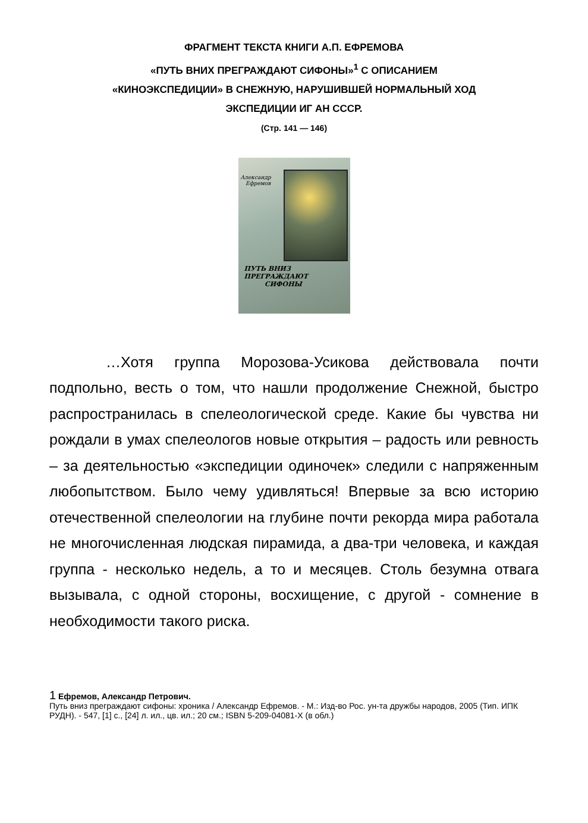ФРАГМЕНТ ТЕКСТА КНИГИ А.П. ЕФРЕМОВА
«ПУТЬ ВНИХ ПРЕГРАЖДАЮТ СИФОНЫ»<sup>1</sup> С ОПИСАНИЕМ
«КИНОЭКСПЕДИЦИИ» В СНЕЖНУЮ, НАРУШИВШЕЙ НОРМАЛЬНЫЙ ХОД
ЭКСПЕДИЦИИ ИГ АН СССР.
(Стр. 141 — 146)
Александр
Ефремов
ПУТЬ ВНИЗ ПРЕГРАЖДАЮТ
СИФОНЫ
…Хотя группа Морозова-Усикова действовала почти подпольно, весть о том, что нашли продолжение Снежной, быстро распространилась в спелеологической среде. Какие бы чувства ни рождали в умах спелеологов новые открытия – радость или ревность – за деятельностью «экспедиции одиночек» следили с напряженным любопытством. Было чему удивляться! Впервые за всю историю отечественной спелеологии на глубине почти рекорда мира работала не многочисленная людская пирамида, а два-три человека, и каждая группа - несколько недель, а то и месяцев. Столь безумна отвага вызывала, с одной стороны, восхищение, с другой - сомнение в необходимости такого риска.
1 Ефремов, Александр Петрович.
Путь вниз преграждают сифоны: хроника / Александр Ефремов. - М.: Изд-во Рос. ун-та дружбы народов, 2005 (Тип. ИПК РУДН). - 547, [1] с., [24] л. ил., цв. ил.; 20 см.; ISBN 5-209-04081-X (в обл.)